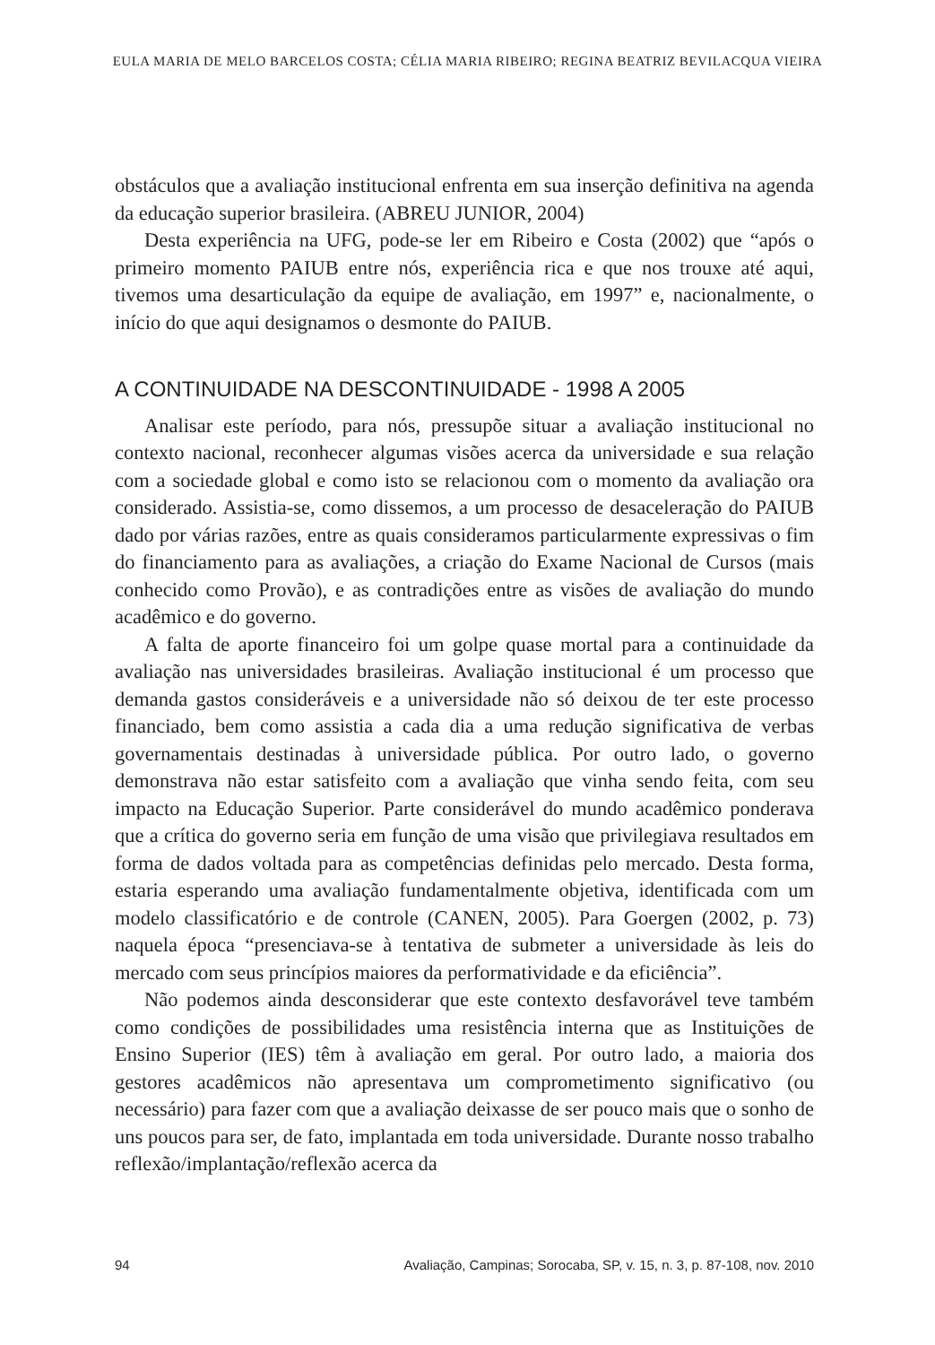EULA MARIA DE MELO BARCELOS COSTA; CÉLIA MARIA RIBEIRO; REGINA BEATRIZ BEVILACQUA VIEIRA
obstáculos que a avaliação institucional enfrenta em sua inserção definitiva na agenda da educação superior brasileira. (ABREU JUNIOR, 2004)
Desta experiência na UFG, pode-se ler em Ribeiro e Costa (2002) que “após o primeiro momento PAIUB entre nós, experiência rica e que nos trouxe até aqui, tivemos uma desarticulação da equipe de avaliação, em 1997” e, nacionalmente, o início do que aqui designamos o desmonte do PAIUB.
A CONTINUIDADE NA DESCONTINUIDADE - 1998 A 2005
Analisar este período, para nós, pressupõe situar a avaliação institucional no contexto nacional, reconhecer algumas visões acerca da universidade e sua relação com a sociedade global e como isto se relacionou com o momento da avaliação ora considerado. Assistia-se, como dissemos, a um processo de desaceleração do PAIUB dado por várias razões, entre as quais consideramos particularmente expressivas o fim do financiamento para as avaliações, a criação do Exame Nacional de Cursos (mais conhecido como Provão), e as contradições entre as visões de avaliação do mundo acadêmico e do governo.
A falta de aporte financeiro foi um golpe quase mortal para a continuidade da avaliação nas universidades brasileiras. Avaliação institucional é um processo que demanda gastos consideráveis e a universidade não só deixou de ter este processo financiado, bem como assistia a cada dia a uma redução significativa de verbas governamentais destinadas à universidade pública. Por outro lado, o governo demonstrava não estar satisfeito com a avaliação que vinha sendo feita, com seu impacto na Educação Superior. Parte considerável do mundo acadêmico ponderava que a crítica do governo seria em função de uma visão que privilegiava resultados em forma de dados voltada para as competências definidas pelo mercado. Desta forma, estaria esperando uma avaliação fundamentalmente objetiva, identificada com um modelo classificatório e de controle (CANEN, 2005). Para Goergen (2002, p. 73) naquela época “presenciava-se à tentativa de submeter a universidade às leis do mercado com seus princípios maiores da performatividade e da eficiência”.
Não podemos ainda desconsiderar que este contexto desfavorável teve também como condições de possibilidades uma resistência interna que as Instituições de Ensino Superior (IES) têm à avaliação em geral. Por outro lado, a maioria dos gestores acadêmicos não apresentava um comprometimento significativo (ou necessário) para fazer com que a avaliação deixasse de ser pouco mais que o sonho de uns poucos para ser, de fato, implantada em toda universidade. Durante nosso trabalho reflexão/implantação/reflexão acerca da
94 Avaliação, Campinas; Sorocaba, SP, v. 15, n. 3, p. 87-108, nov. 2010